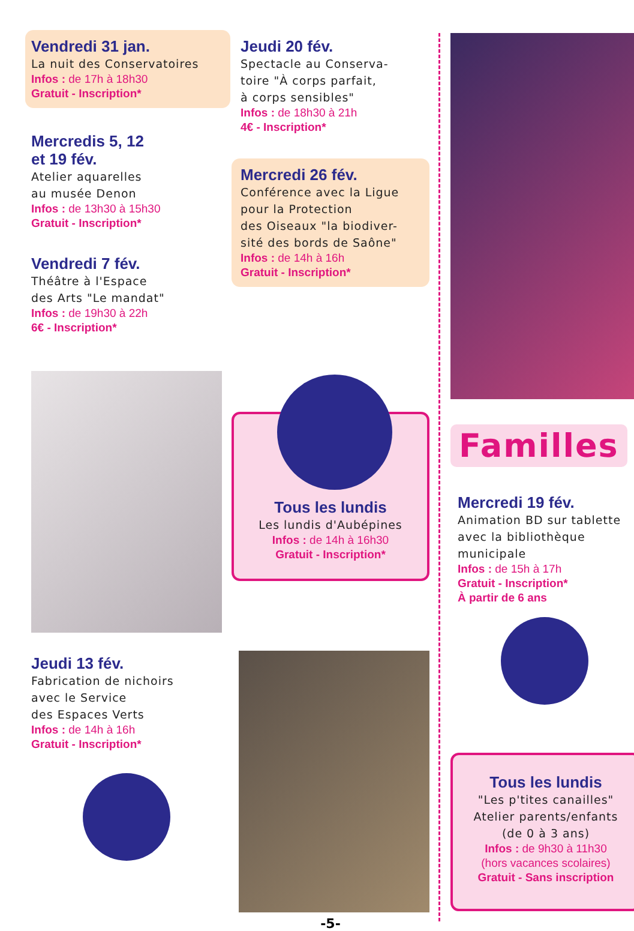Vendredi 31 jan.
La nuit des Conservatoires
Infos : de 17h à 18h30
Gratuit - Inscription*
Mercredis 5, 12
et 19 fév.
Atelier aquarelles
au musée Denon
Infos : de 13h30 à 15h30
Gratuit - Inscription*
Vendredi 7 fév.
Théâtre à l'Espace
des Arts "Le mandat"
Infos : de 19h30 à 22h
6€ - Inscription*
Jeudi 13 fév.
Fabrication de nichoirs
avec le Service
des Espaces Verts
Infos : de 14h à 16h
Gratuit - Inscription*
Jeudi 20 fév.
Spectacle au Conserva-
toire "À corps parfait,
à corps sensibles"
Infos : de 18h30 à 21h
4€ - Inscription*
Mercredi 26 fév.
Conférence avec la Ligue
pour la Protection
des Oiseaux "la biodiver-
sité des bords de Saône"
Infos : de 14h à 16h
Gratuit - Inscription*
Tous les lundis
Les lundis d'Aubépines
Infos : de 14h à 16h30
Gratuit - Inscription*
-5-
Familles
Mercredi 19 fév.
Animation BD sur tablette
avec la bibliothèque
municipale
Infos : de 15h à 17h
Gratuit - Inscription*
À partir de 6 ans
Tous les lundis
"Les p'tites canailles"
Atelier parents/enfants
(de 0 à 3 ans)
Infos : de 9h30 à 11h30
(hors vacances scolaires)
Gratuit - Sans inscription